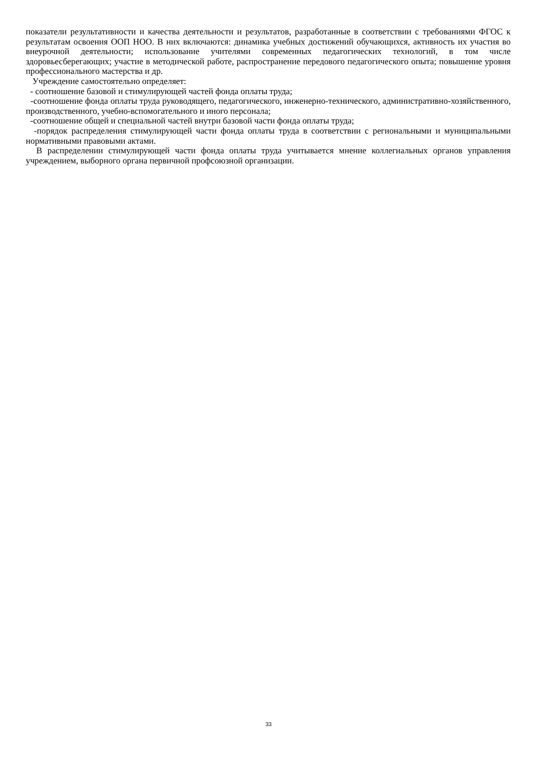показатели результативности и качества деятельности и результатов, разработанные в соответствии с требованиями ФГОС к результатам освоения ООП НОО. В них включаются: динамика учебных достижений обучающихся, активность их участия во внеурочной деятельности; использование учителями современных педагогических технологий, в том числе здоровьесберегающих; участие в методической работе, распространение передового педагогического опыта; повышение уровня профессионального мастерства и др.
Учреждение самостоятельно определяет:
- соотношение базовой и стимулирующей частей фонда оплаты труда;
-соотношение фонда оплаты труда руководящего, педагогического, инженерно-технического, административно-хозяйственного, производственного, учебно-вспомогательного и иного персонала;
-соотношение общей и специальной частей внутри базовой части фонда оплаты труда;
-порядок распределения стимулирующей части фонда оплаты труда в соответствии с региональными и муниципальными нормативными правовыми актами.
В распределении стимулирующей части фонда оплаты труда учитывается мнение коллегиальных органов управления учреждением, выборного органа первичной профсоюзной организации.
33